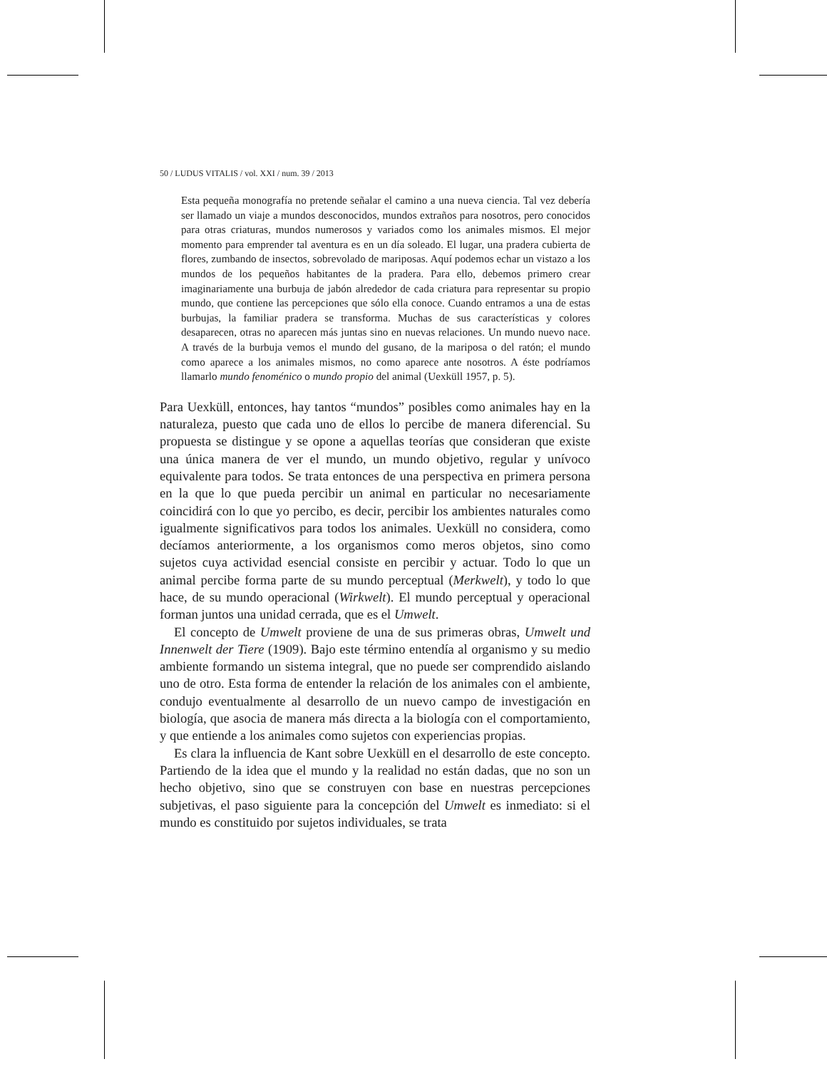50 / LUDUS VITALIS / vol. XXI / num. 39 / 2013
Esta pequeña monografía no pretende señalar el camino a una nueva ciencia. Tal vez debería ser llamado un viaje a mundos desconocidos, mundos extraños para nosotros, pero conocidos para otras criaturas, mundos numerosos y variados como los animales mismos. El mejor momento para emprender tal aventura es en un día soleado. El lugar, una pradera cubierta de flores, zumbando de insectos, sobrevolado de mariposas. Aquí podemos echar un vistazo a los mundos de los pequeños habitantes de la pradera. Para ello, debemos primero crear imaginariamente una burbuja de jabón alrededor de cada criatura para representar su propio mundo, que contiene las percepciones que sólo ella conoce. Cuando entramos a una de estas burbujas, la familiar pradera se transforma. Muchas de sus características y colores desaparecen, otras no aparecen más juntas sino en nuevas relaciones. Un mundo nuevo nace. A través de la burbuja vemos el mundo del gusano, de la mariposa o del ratón; el mundo como aparece a los animales mismos, no como aparece ante nosotros. A éste podríamos llamarlo mundo fenoménico o mundo propio del animal (Uexküll 1957, p. 5).
Para Uexküll, entonces, hay tantos “mundos” posibles como animales hay en la naturaleza, puesto que cada uno de ellos lo percibe de manera diferencial. Su propuesta se distingue y se opone a aquellas teorías que consideran que existe una única manera de ver el mundo, un mundo objetivo, regular y unívoco equivalente para todos. Se trata entonces de una perspectiva en primera persona en la que lo que pueda percibir un animal en particular no necesariamente coincidirá con lo que yo percibo, es decir, percibir los ambientes naturales como igualmente significativos para todos los animales. Uexküll no considera, como decíamos anteriormente, a los organismos como meros objetos, sino como sujetos cuya actividad esencial consiste en percibir y actuar. Todo lo que un animal percibe forma parte de su mundo perceptual (Merkwelt), y todo lo que hace, de su mundo operacional (Wirkwelt). El mundo perceptual y operacional forman juntos una unidad cerrada, que es el Umwelt.
El concepto de Umwelt proviene de una de sus primeras obras, Umwelt und Innenwelt der Tiere (1909). Bajo este término entendía al organismo y su medio ambiente formando un sistema integral, que no puede ser comprendido aislando uno de otro. Esta forma de entender la relación de los animales con el ambiente, condujo eventualmente al desarrollo de un nuevo campo de investigación en biología, que asocia de manera más directa a la biología con el comportamiento, y que entiende a los animales como sujetos con experiencias propias.
Es clara la influencia de Kant sobre Uexküll en el desarrollo de este concepto. Partiendo de la idea que el mundo y la realidad no están dadas, que no son un hecho objetivo, sino que se construyen con base en nuestras percepciones subjetivas, el paso siguiente para la concepción del Umwelt es inmediato: si el mundo es constituido por sujetos individuales, se trata